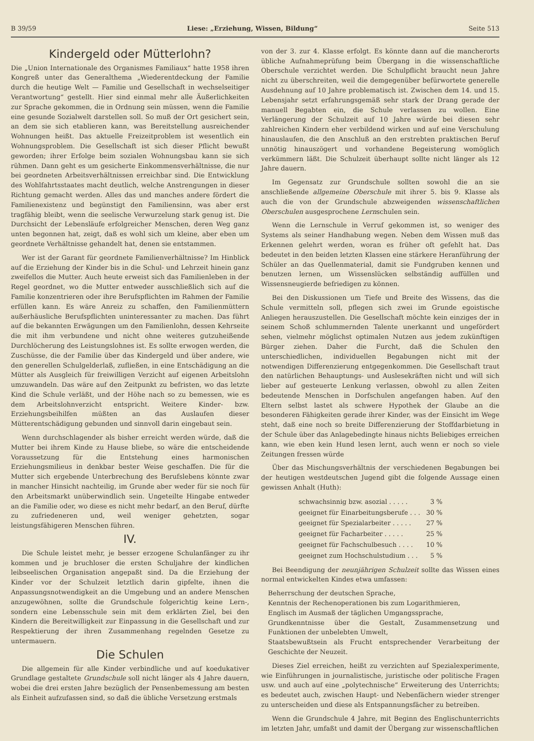B 39/59 Liese: „Erziehung, Wissen, Bildung“Seite 513
Kindergeld oder Mütterlohn?
Die „Union Internationale des Organismes Familiaux“ hatte 1958 ihren Kongreß unter das Generalthema „Wiederentdeckung der Familie durch die heutige Welt — Familie und Gesellschaft in wechselseitiger Verantwortung“ gestellt. Hier sind einmal mehr alle Äußerlichkeiten zur Sprache gekommen, die in Ordnung sein müssen, wenn die Familie eine gesunde Sozialwelt darstellen soll. So muß der Ort gesichert sein, an dem sie sich etablieren kann, was Bereitstellung ausreichender Wohnungen heißt. Das aktuelle Freizeitproblem ist wesentlich ein Wohnungsproblem. Die Gesellschaft ist sich dieser Pflicht bewußt geworden; ihrer Erfolge beim sozialen Wohnungsbau kann sie sich rühmen. Dann geht es um gesicherte Einkommensverhältnisse, die nur bei geordneten Arbeitsverhältnissen erreichbar sind. Die Entwicklung des Wohlfahrtsstaates macht deutlich, welche Anstrengungen in dieser Richtung gemacht werden. Alles das und manches andere fördert die Familienexistenz und begünstigt den Familiensinn, was aber erst tragfähig bleibt, wenn die seelische Verwurzelung stark genug ist. Die Durchsicht der Lebensläufe erfolgreicher Menschen, deren Weg ganz unten begonnen hat, zeigt, daß es wohl sich um kleine, aber eben um geordnete Verhältnisse gehandelt hat, denen sie entstammen.
Wer ist der Garant für geordnete Familienverhältnisse? Im Hinblick auf die Erziehung der Kinder bis in die Schul- und Lehrzeit hinein ganz zweifellos die Mutter. Auch heute erweist sich das Familienleben in der Regel geordnet, wo die Mutter entweder ausschließlich sich auf die Familie konzentrieren oder ihre Berufspflichten im Rahmen der Familie erfüllen kann. Es wäre Anreiz zu schaffen, den Familienmüttern außerhäusliche Berufspflichten uninteressanter zu machen. Das führt auf die bekannten Erwägungen um den Familienlohn, dessen Kehrseite die mit ihm verbundene und nicht ohne weiteres gutzuheißende Durchlöcherung des Leistungslohnes ist. Es sollte erwogen werden, die Zuschüsse, die der Familie über das Kindergeld und über andere, wie den generellen Schulgelderlaß, zufließen, in eine Entschädigung an die Mütter als Ausgleich für freiwilligen Verzicht auf eigenen Arbeitslohn umzuwandeln. Das wäre auf den Zeitpunkt zu befristen, wo das letzte Kind die Schule verläßt, und der Höhe nach so zu bemessen, wie es dem Arbeitslohnverzicht entspricht. Weitere Kinder- bzw. Erziehungsbeihilfen müßten an das Auslaufen dieser Mütterentschädigung gebunden und sinnvoll darin eingebaut sein.
Wenn durchschlagender als bisher erreicht werden würde, daß die Mutter bei ihrem Kinde zu Hause bliebe, so wäre die entscheidende Voraussetzung für die Entstehung eines harmonischen Erziehungsmilieus in denkbar bester Weise geschaffen. Die für die Mutter sich ergebende Unterbrechung des Berufslebens könnte zwar in mancher Hinsicht nachteilig, im Grunde aber weder für sie noch für den Arbeitsmarkt unüberwindlich sein. Ungeteilte Hingabe entweder an die Familie oder, wo diese es nicht mehr bedarf, an den Beruf, dürfte zu zufriedeneren und, weil weniger gehetzten, sogar leistungsfähigeren Menschen führen.
IV.
Die Schule leistet mehr, je besser erzogene Schulanfänger zu ihr kommen und je bruchloser die ersten Schuljahre der kindlichen leibseelischen Organisation angepaßt sind. Da die Erziehung der Kinder vor der Schulzeit letztlich darin gipfelte, ihnen die Anpassungsnotwendigkeit an die Umgebung und an andere Menschen anzugewöhnen, sollte die Grundschule folgerichtig keine Lern-, sondern eine Lebensschule sein mit dem erklärten Ziel, bei den Kindern die Bereitwilligkeit zur Einpassung in die Gesellschaft und zur Respektierung der ihren Zusammenhang regelnden Gesetze zu untermauern.
Die Schulen
Die allgemein für alle Kinder verbindliche und auf koedukativer Grundlage gestaltete Grundschule soll nicht länger als 4 Jahre dauern, wobei die drei ersten Jahre bezüglich der Pensenbemessung am besten als Einheit aufzufassen sind, so daß die übliche Versetzung erstmals
von der 3. zur 4. Klasse erfolgt. Es könnte dann auf die mancherorts übliche Aufnahmeprüfung beim Übergang in die wissenschaftliche Oberschule verzichtet werden. Die Schulpflicht braucht neun Jahre nicht zu überschreiten, weil die demgegenüber befürwortete generelle Ausdehnung auf 10 Jahre problematisch ist. Zwischen dem 14. und 15. Lebensjahr setzt erfahrungsgemäß sehr stark der Drang gerade der manuell Begabten ein, die Schule verlassen zu wollen. Eine Verlängerung der Schulzeit auf 10 Jahre würde bei diesen sehr zahlreichen Kindern eher verbildend wirken und auf eine Verschulung hinauslaufen, die den Anschluß an den erstrebten praktischen Beruf unnötig hinauszögert und vorhandene Begeisterung womöglich verkümmern läßt. Die Schulzeit überhaupt sollte nicht länger als 12 Jahre dauern.
Im Gegensatz zur Grundschule sollten sowohl die an sie anschließende allgemeine Oberschule mit ihrer 5. bis 9. Klasse als auch die von der Grundschule abzweigenden wissenschaftlichen Oberschulen ausgesprochene Lernschulen sein.
Wenn die Lernschule in Verruf gekommen ist, so weniger des Systems als seiner Handhabung wegen. Neben dem Wissen muß das Erkennen gelehrt werden, woran es früher oft gefehlt hat. Das bedeutet in den beiden letzten Klassen eine stärkere Heranführung der Schüler an das Quellenmaterial, damit sie Fundgruben kennen und benutzen lernen, um Wissenslücken selbständig auffüllen und Wissensneugierde befriedigen zu können.
Bei den Diskussionen um Tiefe und Breite des Wissens, das die Schule vermitteln soll, pflegen sich zwei im Grunde egoistische Anliegen herauszustellen. Die Gesellschaft möchte kein einziges der in seinem Schoß schlummernden Talente unerkannt und ungefördert sehen, vielmehr möglichst optimalen Nutzen aus jedem zukünftigen Bürger ziehen. Daher die Furcht, daß die Schulen den unterschiedlichen, individuellen Begabungen nicht mit der notwendigen Differenzierung entgegenkommen. Die Gesellschaft traut den natürlichen Behauptungs- und Auslesekräften nicht und will sich lieber auf gesteuerte Lenkung verlassen, obwohl zu allen Zeiten bedeutende Menschen in Dorfschulen angefangen haben. Auf den Eltern selbst lastet als schwere Hypothek der Glaube an die besonderen Fähigkeiten gerade ihrer Kinder, was der Einsicht im Wege steht, daß eine noch so breite Differenzierung der Stoffdarbietung in der Schule über das Anlagebedingte hinaus nichts Beliebiges erreichen kann, wie eben kein Hund lesen lernt, auch wenn er noch so viele Zeitungen fressen würde
Über das Mischungsverhältnis der verschiedenen Begabungen bei der heutigen westdeutschen Jugend gibt die folgende Aussage einen gewissen Anhalt (Huth):
| schwachsinnig bzw. asozial . . . . . | 3 % |
| geeignet für Einarbeitungsberufe . . . | 30 % |
| geeignet für Spezialarbeiter . . . . . | 27 % |
| geeignet für Facharbeiter . . . . . | 25 % |
| geeignet für Fachschulbesuch . . . . | 10 % |
| geeignet zum Hochschulstudium . . . | 5 % |
Bei Beendigung der neunjährigen Schulzeit sollte das Wissen eines normal entwickelten Kindes etwa umfassen:
Beherrschung der deutschen Sprache,
Kenntnis der Rechenoperationen bis zum Logarithmieren,
Englisch im Ausmaß der täglichen Umgangssprache,
Grundkenntnisse über die Gestalt, Zusammensetzung und Funktionen der unbelebten Umwelt,
Staatsbewußtsein als Frucht entsprechender Verarbeitung der Geschichte der Neuzeit.
Dieses Ziel erreichen, heißt zu verzichten auf Spezialexperimente, wie Einführungen in journalistische, juristische oder politische Fragen usw. und auch auf eine „polytechnische“ Erweiterung des Unterrichts; es bedeutet auch, zwischen Haupt- und Nebenfächern wieder strenger zu unterscheiden und diese als Entspannungsfächer zu betreiben.
Wenn die Grundschule 4 Jahre, mit Beginn des Englischunterrichts im letzten Jahr, umfaßt und damit der Übergang zur wissenschaftlichen